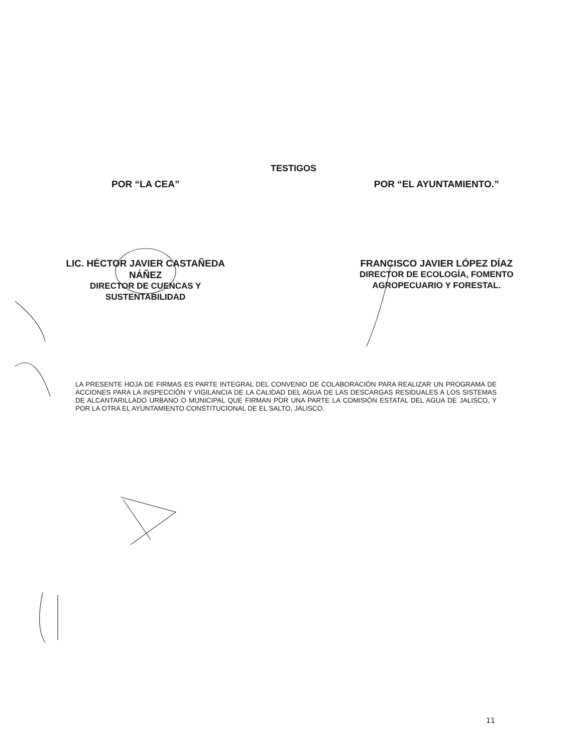TESTIGOS
POR “LA CEA”
LIC. HÉCTOR JAVIER CASTAÑEDA
NÁÑEZ
DIRECTOR DE CUENCAS Y
SUSTENTABILIDAD
POR “EL AYUNTAMIENTO.”
FRANCISCO JAVIER LÓPEZ DÍAZ
DIRECTOR DE ECOLOGÍA, FOMENTO
AGROPECUARIO Y FORESTAL.
LA PRESENTE HOJA DE FIRMAS ES PARTE INTEGRAL DEL CONVENIO DE COLABORACIÓN PARA REALIZAR UN PROGRAMA DE ACCIONES PARA LA INSPECCIÓN Y VIGILANCIA DE LA CALIDAD DEL AGUA DE LAS DESCARGAS RESIDUALES A LOS SISTEMAS DE ALCANTARILLADO URBANO O MUNICIPAL QUE FIRMAN POR UNA PARTE LA COMISIÓN ESTATAL DEL AGUA DE JALISCO, Y POR LA OTRA EL AYUNTAMIENTO CONSTITUCIONAL DE EL SALTO, JALISCO.
11